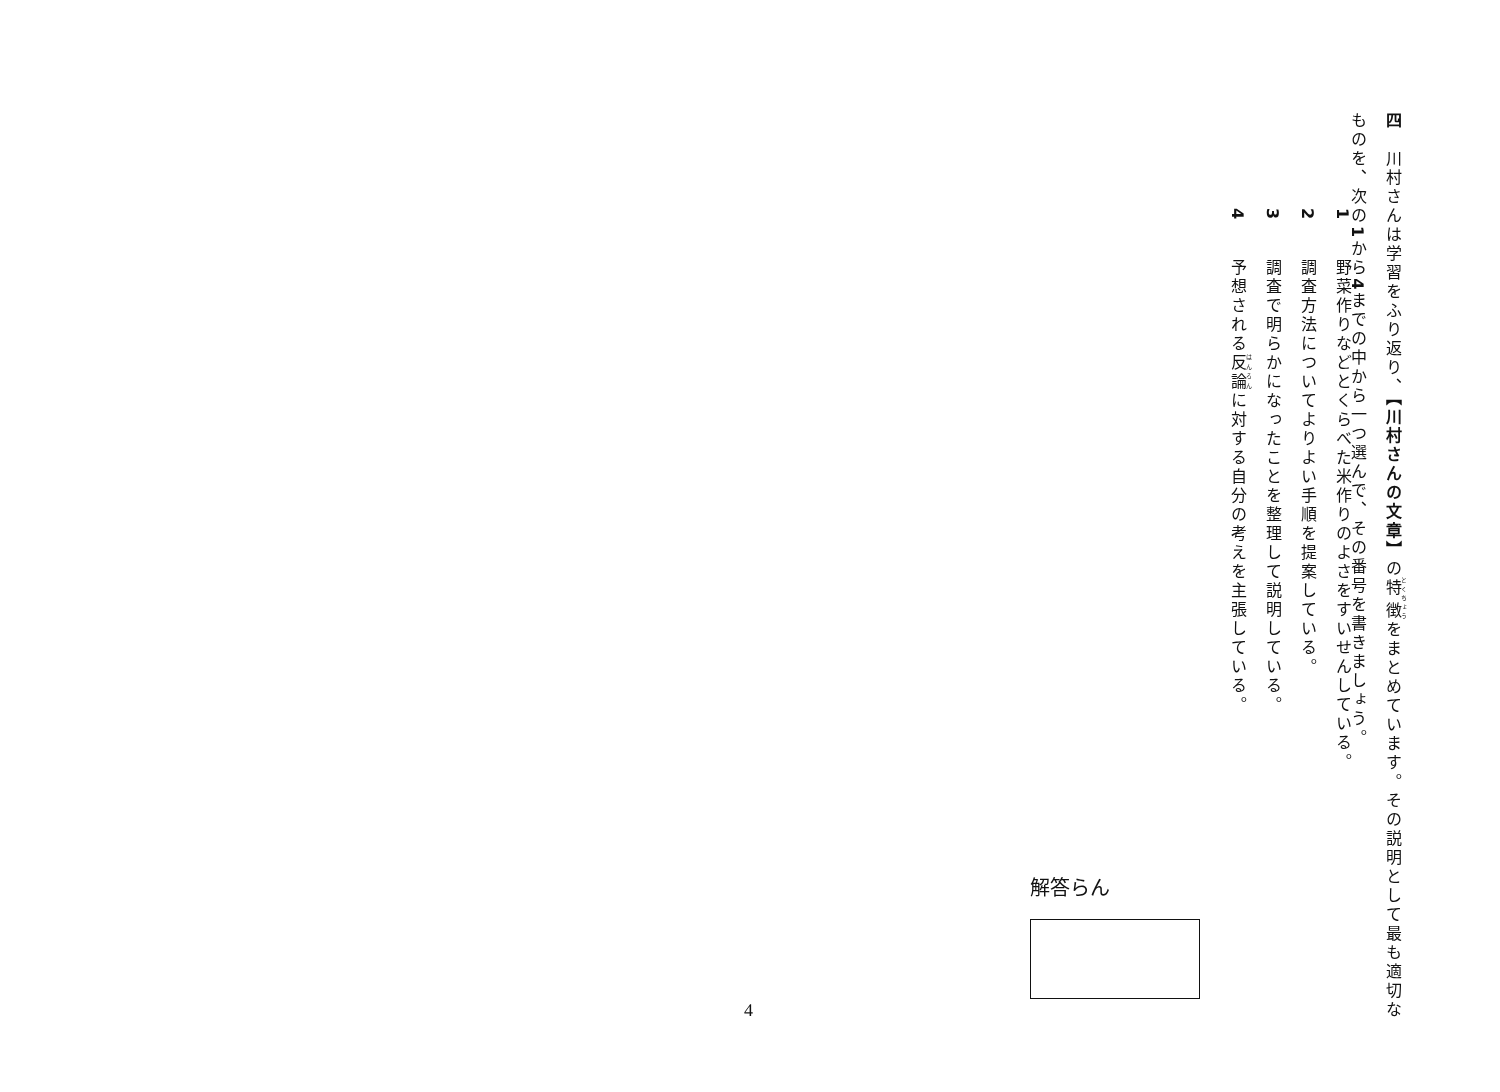四　川村さんは学習をふり返り、【川村さんの文章】の特徴をまとめています。その説明として最も適切な
ものを、次の1から4までの中から一つ選んで、その番号を書きましょう。
1　野菜作りなどとくらべた米作りのよさをすいせんしている。
2　調査方法についてよりよい手順を提案している。
3　調査で明らかになったことを整理して説明している。
4　予想される反論に対する自分の考えを主張している。
解答らん
4